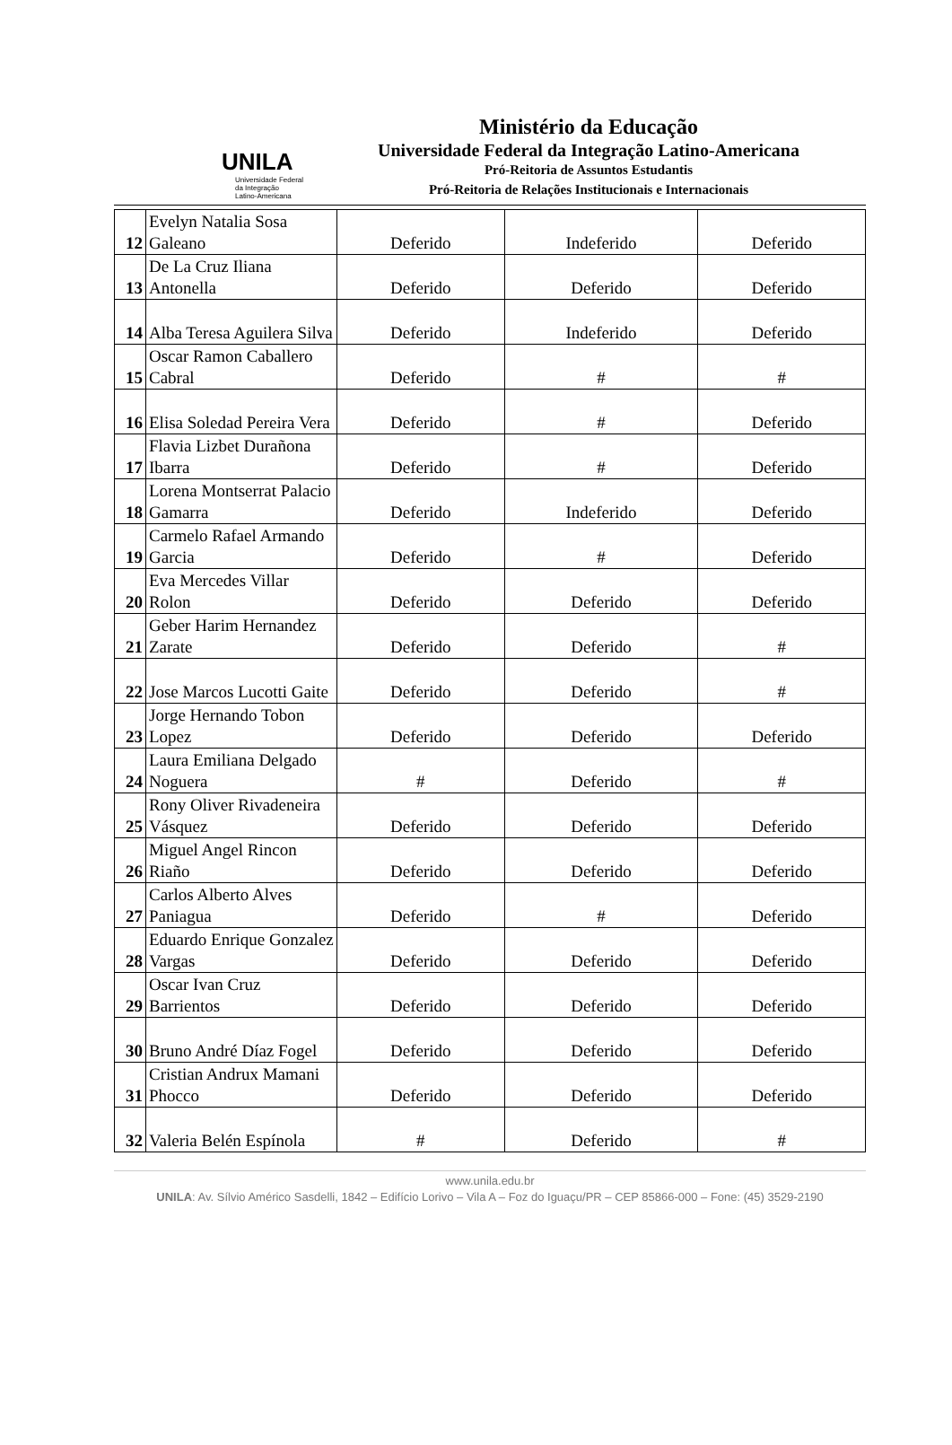UNILA
Universidade Federal
da Integração
Latino-Americana
Ministério da Educação
Universidade Federal da Integração Latino-Americana
Pró-Reitoria de Assuntos Estudantis
Pró-Reitoria de Relações Institucionais e Internacionais
| 12 | Evelyn Natalia Sosa Galeano | Deferido | Indeferido | Deferido |
| 13 | De La Cruz Iliana Antonella | Deferido | Deferido | Deferido |
| 14 | Alba Teresa Aguilera Silva | Deferido | Indeferido | Deferido |
| 15 | Oscar Ramon Caballero Cabral | Deferido | # | # |
| 16 | Elisa Soledad Pereira Vera | Deferido | # | Deferido |
| 17 | Flavia Lizbet Durañona Ibarra | Deferido | # | Deferido |
| 18 | Lorena Montserrat Palacio Gamarra | Deferido | Indeferido | Deferido |
| 19 | Carmelo Rafael Armando Garcia | Deferido | # | Deferido |
| 20 | Eva Mercedes Villar Rolon | Deferido | Deferido | Deferido |
| 21 | Geber Harim Hernandez Zarate | Deferido | Deferido | # |
| 22 | Jose Marcos Lucotti Gaite | Deferido | Deferido | # |
| 23 | Jorge Hernando Tobon Lopez | Deferido | Deferido | Deferido |
| 24 | Laura Emiliana Delgado Noguera | # | Deferido | # |
| 25 | Rony Oliver Rivadeneira Vásquez | Deferido | Deferido | Deferido |
| 26 | Miguel Angel Rincon Riaño | Deferido | Deferido | Deferido |
| 27 | Carlos Alberto Alves Paniagua | Deferido | # | Deferido |
| 28 | Eduardo Enrique Gonzalez Vargas | Deferido | Deferido | Deferido |
| 29 | Oscar Ivan Cruz Barrientos | Deferido | Deferido | Deferido |
| 30 | Bruno André Díaz Fogel | Deferido | Deferido | Deferido |
| 31 | Cristian Andrux Mamani Phocco | Deferido | Deferido | Deferido |
| 32 | Valeria Belén Espínola | # | Deferido | # |
www.unila.edu.br
UNILA: Av. Sílvio Américo Sasdelli, 1842 – Edifício Lorivo – Vila A – Foz do Iguaçu/PR – CEP 85866-000 – Fone: (45) 3529-2190